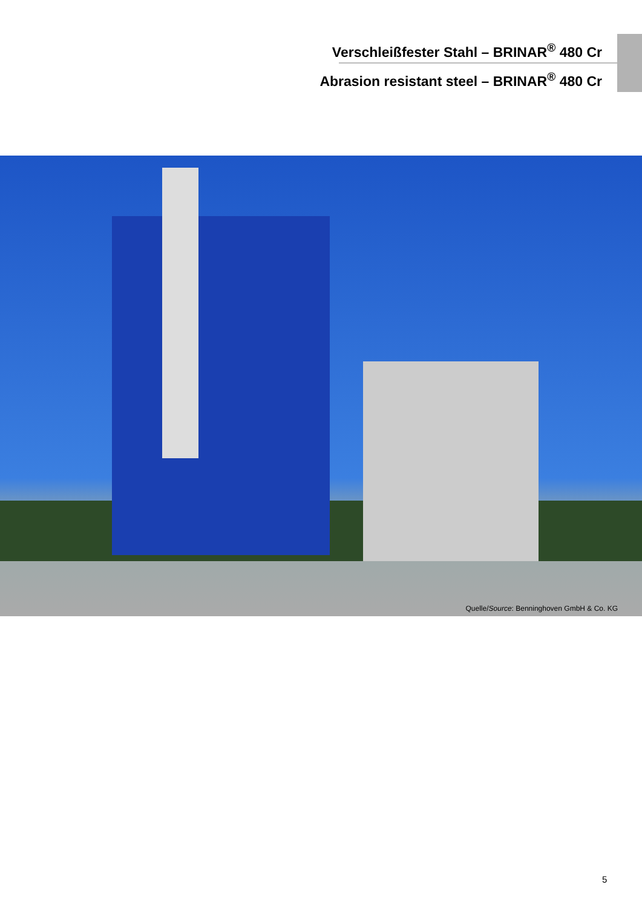Verschleißfester Stahl – BRINAR<sup>®</sup> 480 Cr
Abrasion resistant steel – BRINAR<sup>®</sup> 480 Cr
Quelle/Source: Benninghoven GmbH & Co. KG
5